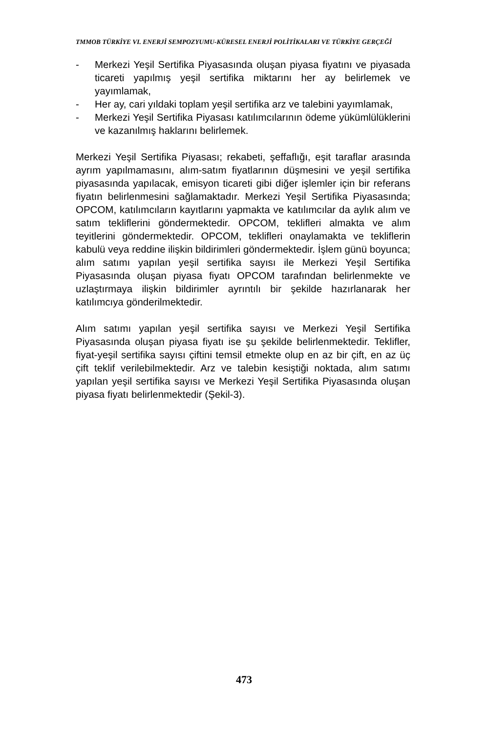TMMOB TÜRKİYE VI. ENERJİ SEMPOZYUMU-KÜRESEL ENERJİ POLİTİKALARI VE TÜRKİYE GERÇEĞİ
- Merkezi Yeşil Sertifika Piyasasında oluşan piyasa fiyatını ve piyasada ticareti yapılmış yeşil sertifika miktarını her ay belirlemek ve yayımlamak,
- Her ay, cari yıldaki toplam yeşil sertifika arz ve talebini yayımlamak,
- Merkezi Yeşil Sertifika Piyasası katılımcılarının ödeme yükümlülüklerini ve kazanılmış haklarını belirlemek.
Merkezi Yeşil Sertifika Piyasası; rekabeti, şeffaflığı, eşit taraflar arasında ayrım yapılmamasını, alım-satım fiyatlarının düşmesini ve yeşil sertifika piyasasında yapılacak, emisyon ticareti gibi diğer işlemler için bir referans fiyatın belirlenmesini sağlamaktadır. Merkezi Yeşil Sertifika Piyasasında; OPCOM, katılımcıların kayıtlarını yapmakta ve katılımcılar da aylık alım ve satım tekliflerini göndermektedir. OPCOM, teklifleri almakta ve alım teyitlerini göndermektedir. OPCOM, teklifleri onaylamakta ve tekliflerin kabulü veya reddine ilişkin bildirimleri göndermektedir. İşlem günü boyunca; alım satımı yapılan yeşil sertifika sayısı ile Merkezi Yeşil Sertifika Piyasasında oluşan piyasa fiyatı OPCOM tarafından belirlenmekte ve uzlaştırmaya ilişkin bildirimler ayrıntılı bir şekilde hazırlanarak her katılımcıya gönderilmektedir.
Alım satımı yapılan yeşil sertifika sayısı ve Merkezi Yeşil Sertifika Piyasasında oluşan piyasa fiyatı ise şu şekilde belirlenmektedir. Teklifler, fiyat-yeşil sertifika sayısı çiftini temsil etmekte olup en az bir çift, en az üç çift teklif verilebilmektedir. Arz ve talebin kesiştiği noktada, alım satımı yapılan yeşil sertifika sayısı ve Merkezi Yeşil Sertifika Piyasasında oluşan piyasa fiyatı belirlenmektedir (Şekil-3).
473